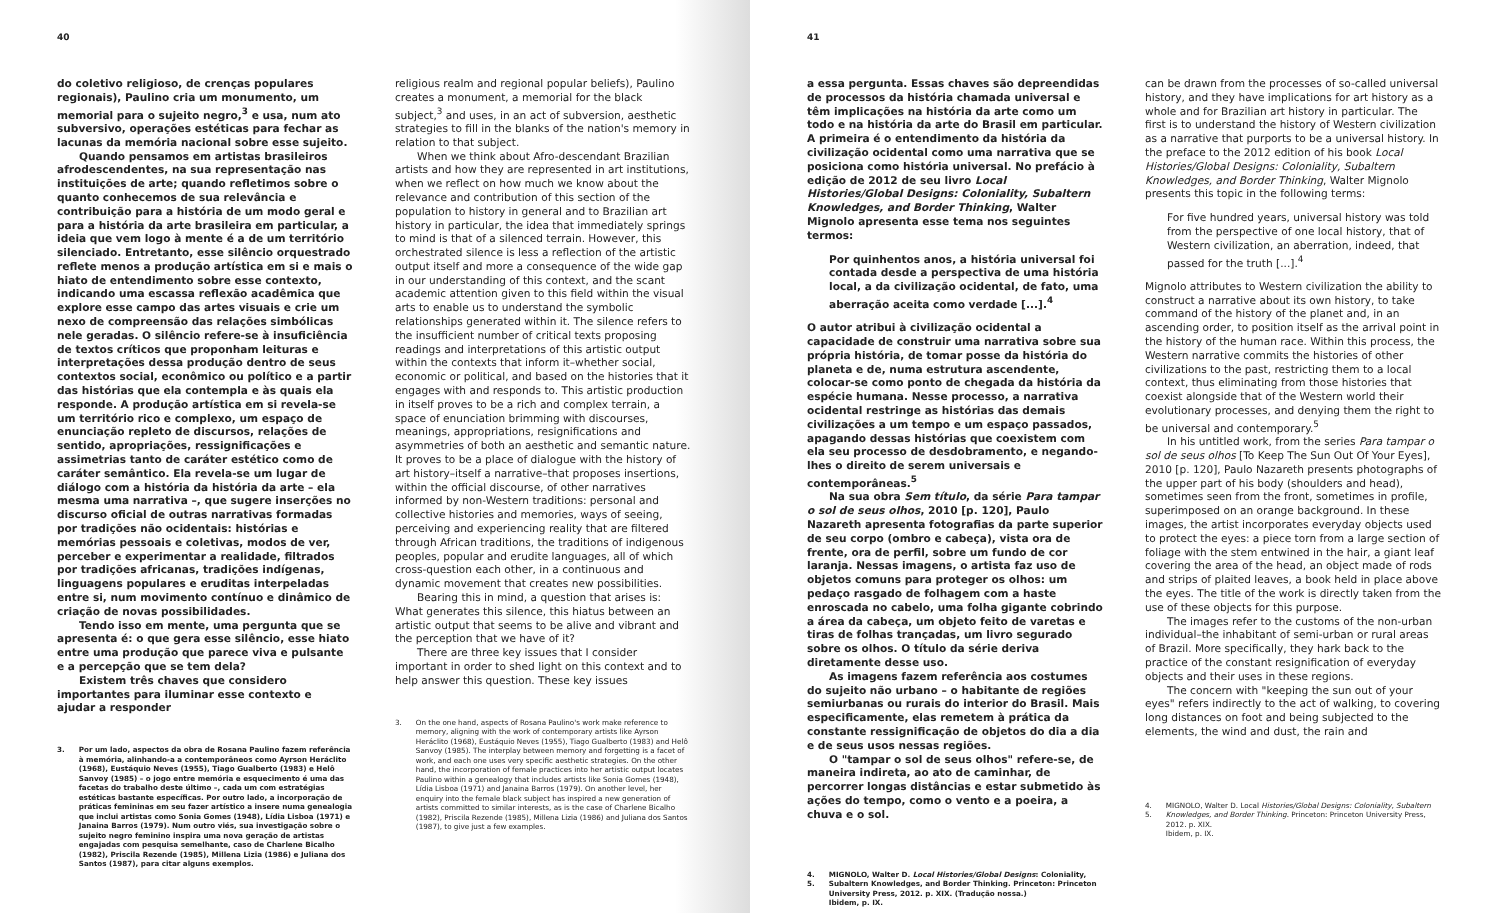40
do coletivo religioso, de crenças populares regionais), Paulino cria um monumento, um memorial para o sujeito negro,<sup>3</sup> e usa, num ato subversivo, operações estéticas para fechar as lacunas da memória nacional sobre esse sujeito.
Quando pensamos em artistas brasileiros afrodescendentes, na sua representação nas instituições de arte; quando refletimos sobre o quanto conhecemos de sua relevância e contribuição para a história de um modo geral e para a história da arte brasileira em particular, a ideia que vem logo à mente é a de um território silenciado. Entretanto, esse silêncio orquestrado reflete menos a produção artística em si e mais o hiato de entendimento sobre esse contexto, indicando uma escassa reflexão acadêmica que explore esse campo das artes visuais e crie um nexo de compreensão das relações simbólicas nele geradas. O silêncio refere-se à insuficiência de textos críticos que proponham leituras e interpretações dessa produção dentro de seus contextos social, econômico ou político e a partir das histórias que ela contempla e às quais ela responde. A produção artística em si revela-se um território rico e complexo, um espaço de enunciação repleto de discursos, relações de sentido, apropriações, ressignificações e assimetrias tanto de caráter estético como de caráter semântico. Ela revela-se um lugar de diálogo com a história da história da arte – ela mesma uma narrativa –, que sugere inserções no discurso oficial de outras narrativas formadas por tradições não ocidentais: histórias e memórias pessoais e coletivas, modos de ver, perceber e experimentar a realidade, filtrados por tradições africanas, tradições indígenas, linguagens populares e eruditas interpeladas entre si, num movimento contínuo e dinâmico de criação de novas possibilidades.
Tendo isso em mente, uma pergunta que se apresenta é: o que gera esse silêncio, esse hiato entre uma produção que parece viva e pulsante e a percepção que se tem dela?
Existem três chaves que considero importantes para iluminar esse contexto e ajudar a responder
3. Por um lado, aspectos da obra de Rosana Paulino fazem referência à memória, alinhando-a a contemporâneos como Ayrson Heráclito (1968), Eustáquio Neves (1955), Tiago Gualberto (1983) e Helô Sanvoy (1985) – o jogo entre memória e esquecimento é uma das facetas do trabalho deste último –, cada um com estratégias estéticas bastante específicas. Por outro lado, a incorporação de práticas femininas em seu fazer artístico a insere numa genealogia que inclui artistas como Sonia Gomes (1948), Lídia Lisboa (1971) e Janaina Barros (1979). Num outro viés, sua investigação sobre o sujeito negro feminino inspira uma nova geração de artistas engajadas com pesquisa semelhante, caso de Charlene Bicalho (1982), Priscila Rezende (1985), Millena Lizia (1986) e Juliana dos Santos (1987), para citar alguns exemplos.
religious realm and regional popular beliefs), Paulino creates a monument, a memorial for the black subject,<sup>3</sup> and uses, in an act of subversion, aesthetic strategies to fill in the blanks of the nation's memory in relation to that subject.
When we think about Afro-descendant Brazilian artists and how they are represented in art institutions, when we reflect on how much we know about the relevance and contribution of this section of the population to history in general and to Brazilian art history in particular, the idea that immediately springs to mind is that of a silenced terrain. However, this orchestrated silence is less a reflection of the artistic output itself and more a consequence of the wide gap in our understanding of this context, and the scant academic attention given to this field within the visual arts to enable us to understand the symbolic relationships generated within it. The silence refers to the insufficient number of critical texts proposing readings and interpretations of this artistic output within the contexts that inform it–whether social, economic or political, and based on the histories that it engages with and responds to. This artistic production in itself proves to be a rich and complex terrain, a space of enunciation brimming with discourses, meanings, appropriations, resignifications and asymmetries of both an aesthetic and semantic nature. It proves to be a place of dialogue with the history of art history–itself a narrative–that proposes insertions, within the official discourse, of other narratives informed by non-Western traditions: personal and collective histories and memories, ways of seeing, perceiving and experiencing reality that are filtered through African traditions, the traditions of indigenous peoples, popular and erudite languages, all of which cross-question each other, in a continuous and dynamic movement that creates new possibilities.
Bearing this in mind, a question that arises is: What generates this silence, this hiatus between an artistic output that seems to be alive and vibrant and the perception that we have of it?
There are three key issues that I consider important in order to shed light on this context and to help answer this question. These key issues
3. On the one hand, aspects of Rosana Paulino's work make reference to memory, aligning with the work of contemporary artists like Ayrson Heráclito (1968), Eustáquio Neves (1955), Tiago Gualberto (1983) and Helô Sanvoy (1985). The interplay between memory and forgetting is a facet of work, and each one uses very specific aesthetic strategies. On the other hand, the incorporation of female practices into her artistic output locates Paulino within a genealogy that includes artists like Sonia Gomes (1948), Lídia Lisboa (1971) and Janaina Barros (1979). On another level, her enquiry into the female black subject has inspired a new generation of artists committed to similar interests, as is the case of Charlene Bicalho (1982), Priscila Rezende (1985), Millena Lizia (1986) and Juliana dos Santos (1987), to give just a few examples.
41
a essa pergunta. Essas chaves são depreendidas de processos da história chamada universal e têm implicações na história da arte como um todo e na história da arte do Brasil em particular. A primeira é o entendimento da história da civilização ocidental como uma narrativa que se posiciona como história universal. No prefácio à edição de 2012 de seu livro Local Histories/Global Designs: Coloniality, Subaltern Knowledges, and Border Thinking, Walter Mignolo apresenta esse tema nos seguintes termos:
Por quinhentos anos, a história universal foi contada desde a perspectiva de uma história local, a da civilização ocidental, de fato, uma aberração aceita como verdade [...].<sup>4</sup>
O autor atribui à civilização ocidental a capacidade de construir uma narrativa sobre sua própria história, de tomar posse da história do planeta e de, numa estrutura ascendente, colocar-se como ponto de chegada da história da espécie humana. Nesse processo, a narrativa ocidental restringe as histórias das demais civilizações a um tempo e um espaço passados, apagando dessas histórias que coexistem com ela seu processo de desdobramento, e negando-lhes o direito de serem universais e contemporâneas.<sup>5</sup>
Na sua obra Sem título, da série Para tampar o sol de seus olhos, 2010 [p. 120], Paulo Nazareth apresenta fotografias da parte superior de seu corpo (ombro e cabeça), vista ora de frente, ora de perfil, sobre um fundo de cor laranja. Nessas imagens, o artista faz uso de objetos comuns para proteger os olhos: um pedaço rasgado de folhagem com a haste enroscada no cabelo, uma folha gigante cobrindo a área da cabeça, um objeto feito de varetas e tiras de folhas trançadas, um livro segurado sobre os olhos. O título da série deriva diretamente desse uso.
As imagens fazem referência aos costumes do sujeito não urbano – o habitante de regiões semiurbanas ou rurais do interior do Brasil. Mais especificamente, elas remetem à prática da constante ressignificação de objetos do dia a dia e de seus usos nessas regiões.
O "tampar o sol de seus olhos" refere-se, de maneira indireta, ao ato de caminhar, de percorrer longas distâncias e estar submetido às ações do tempo, como o vento e a poeira, a chuva e o sol.
4.
5.
MIGNOLO, Walter D. Local Histories/Global Designs: Coloniality, Subaltern Knowledges, and Border Thinking. Princeton: Princeton University Press, 2012. p. XIX. (Tradução nossa.)
Ibidem, p. IX.
can be drawn from the processes of so-called universal history, and they have implications for art history as a whole and for Brazilian art history in particular. The first is to understand the history of Western civilization as a narrative that purports to be a universal history. In the preface to the 2012 edition of his book Local Histories/Global Designs: Coloniality, Subaltern Knowledges, and Border Thinking, Walter Mignolo presents this topic in the following terms:
For five hundred years, universal history was told from the perspective of one local history, that of Western civilization, an aberration, indeed, that passed for the truth [...].<sup>4</sup>
Mignolo attributes to Western civilization the ability to construct a narrative about its own history, to take command of the history of the planet and, in an ascending order, to position itself as the arrival point in the history of the human race. Within this process, the Western narrative commits the histories of other civilizations to the past, restricting them to a local context, thus eliminating from those histories that coexist alongside that of the Western world their evolutionary processes, and denying them the right to be universal and contemporary.<sup>5</sup>
In his untitled work, from the series Para tampar o sol de seus olhos [To Keep The Sun Out Of Your Eyes], 2010 [p. 120], Paulo Nazareth presents photographs of the upper part of his body (shoulders and head), sometimes seen from the front, sometimes in profile, superimposed on an orange background. In these images, the artist incorporates everyday objects used to protect the eyes: a piece torn from a large section of foliage with the stem entwined in the hair, a giant leaf covering the area of the head, an object made of rods and strips of plaited leaves, a book held in place above the eyes. The title of the work is directly taken from the use of these objects for this purpose.
The images refer to the customs of the non-urban individual–the inhabitant of semi-urban or rural areas of Brazil. More specifically, they hark back to the practice of the constant resignification of everyday objects and their uses in these regions.
The concern with "keeping the sun out of your eyes" refers indirectly to the act of walking, to covering long distances on foot and being subjected to the elements, the wind and dust, the rain and
4.
5.
MIGNOLO, Walter D. Local Histories/Global Designs: Coloniality, Subaltern Knowledges, and Border Thinking. Princeton: Princeton University Press, 2012. p. XIX.
Ibidem, p. IX.